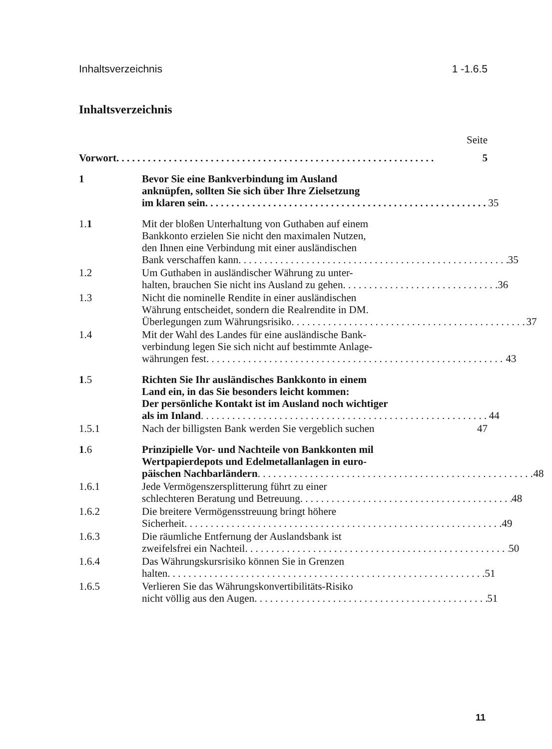Inhaltsverzeichnis 1 -1.6.5
Inhaltsverzeichnis
Seite
Vorwort 5
1 Bevor Sie eine Bankverbindung im Ausland
anknüpfen, sollten Sie sich über Ihre Zielsetzung
im klaren sein 35
1.1 Mit der bloßen Unterhaltung von Guthaben auf einem
Bankkonto erzielen Sie nicht den maximalen Nutzen,
den Ihnen eine Verbindung mit einer ausländischen
Bank verschaffen kann 35
1.2 Um Guthaben in ausländischer Währung zu unter-
halten, brauchen Sie nicht ins Ausland zu gehen 36
1.3 Nicht die nominelle Rendite in einer ausländischen
Währung entscheidet, sondern die Realrendite in DM.
Überlegungen zum Währungsrisiko 37
1.4 Mit der Wahl des Landes für eine ausländische Bank-
verbindung legen Sie sich nicht auf bestimmte Anlage-
währungen fest 43
1.5 Richten Sie Ihr ausländisches Bankkonto in einem
Land ein, in das Sie besonders leicht kommen:
Der persönliche Kontakt ist im Ausland noch wichtiger
als im Inland 44
1.5.1 Nach der billigsten Bank werden Sie vergeblich suchen 47
1.6 Prinzipielle Vor- und Nachteile von Bankkonten mil
Wertpapierdepots und Edelmetallanlagen in euro-
päischen Nachbarländern 48
1.6.1 Jede Vermögenszersplitterung führt zu einer
schlechteren Beratung und Betreuung 48
1.6.2 Die breitere Vermögensstreuung bringt höhere
Sicherheit 49
1.6.3 Die räumliche Entfernung der Auslandsbank ist
zweifelsfrei ein Nachteil 50
1.6.4 Das Währungskursrisiko können Sie in Grenzen
halten 51
1.6.5 Verlieren Sie das Währungskonvertibilitäts-Risiko
nicht völlig aus den Augen 51
11